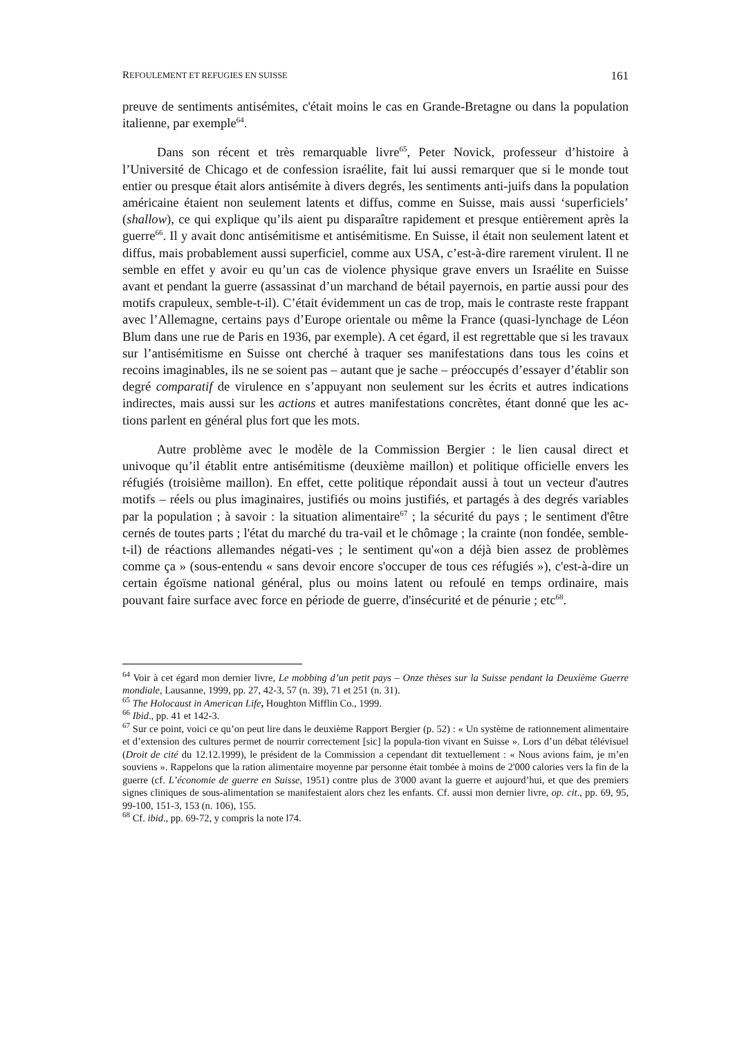REFOULEMENT ET REFUGIES EN SUISSE 161
preuve de sentiments antisémites, c'était moins le cas en Grande-Bretagne ou dans la population italienne, par exemple<sup>64</sup>.
Dans son récent et très remarquable livre<sup>65</sup>, Peter Novick, professeur d’histoire à l’Université de Chicago et de confession israélite, fait lui aussi remarquer que si le monde tout entier ou presque était alors antisémite à divers degrés, les sentiments anti-juifs dans la population américaine étaient non seulement latents et diffus, comme en Suisse, mais aussi ‘superficiels’ (shallow), ce qui explique qu’ils aient pu disparaître rapidement et presque entièrement après la guerre<sup>66</sup>. Il y avait donc antisémitisme et antisémitisme. En Suisse, il était non seulement latent et diffus, mais probablement aussi superficiel, comme aux USA, c’est-à-dire rarement virulent. Il ne semble en effet y avoir eu qu’un cas de violence physique grave envers un Israélite en Suisse avant et pendant la guerre (assassinat d’un marchand de bétail payernois, en partie aussi pour des motifs crapuleux, semble-t-il). C’était évidemment un cas de trop, mais le contraste reste frappant avec l’Allemagne, certains pays d’Europe orientale ou même la France (quasi-lynchage de Léon Blum dans une rue de Paris en 1936, par exemple). A cet égard, il est regrettable que si les travaux sur l’antisémitisme en Suisse ont cherché à traquer ses manifestations dans tous les coins et recoins imaginables, ils ne se soient pas – autant que je sache – préoccupés d’essayer d’établir son degré comparatif de virulence en s’appuyant non seulement sur les écrits et autres indications indirectes, mais aussi sur les actions et autres manifestations concrètes, étant donné que les ac-tions parlent en général plus fort que les mots.
Autre problème avec le modèle de la Commission Bergier : le lien causal direct et univoque qu’il établit entre antisémitisme (deuxième maillon) et politique officielle envers les réfugiés (troisième maillon). En effet, cette politique répondait aussi à tout un vecteur d'autres motifs – réels ou plus imaginaires, justifiés ou moins justifiés, et partagés à des degrés variables par la population ; à savoir : la situation alimentaire<sup>67</sup> ; la sécurité du pays ; le sentiment d'être cernés de toutes parts ; l'état du marché du tra-vail et le chômage ; la crainte (non fondée, semble-t-il) de réactions allemandes négati-ves ; le sentiment qu'«on a déjà bien assez de problèmes comme ça » (sous-entendu « sans devoir encore s'occuper de tous ces réfugiés »), c'est-à-dire un certain égoïsme national général, plus ou moins latent ou refoulé en temps ordinaire, mais pouvant faire surface avec force en période de guerre, d'insécurité et de pénurie ; etc<sup>68</sup>.
<sup>64</sup> Voir à cet égard mon dernier livre, Le mobbing d’un petit pays – Onze thèses sur la Suisse pendant la Deuxième Guerre mondiale, Lausanne, 1999, pp. 27, 42-3, 57 (n. 39), 71 et 251 (n. 31).
<sup>65</sup> The Holocaust in American Life, Houghton Mifflin Co., 1999.
<sup>66</sup> Ibid., pp. 41 et 142-3.
<sup>67</sup> Sur ce point, voici ce qu’on peut lire dans le deuxième Rapport Bergier (p. 52) : « Un système de rationnement alimentaire et d’extension des cultures permet de nourrir correctement [sic] la popula-tion vivant en Suisse ». Lors d’un débat télévisuel (Droit de cité du 12.12.1999), le président de la Commission a cependant dit textuellement : « Nous avions faim, je m’en souviens ». Rappelons que la ration alimentaire moyenne par personne était tombée à moins de 2'000 calories vers la fin de la guerre (cf. L’économie de guerre en Suisse, 1951) contre plus de 3'000 avant la guerre et aujourd’hui, et que des premiers signes cliniques de sous-alimentation se manifestaient alors chez les enfants. Cf. aussi mon dernier livre, op. cit., pp. 69, 95, 99-100, 151-3, 153 (n. 106), 155.
<sup>68</sup> Cf. ibid., pp. 69-72, y compris la note l74.